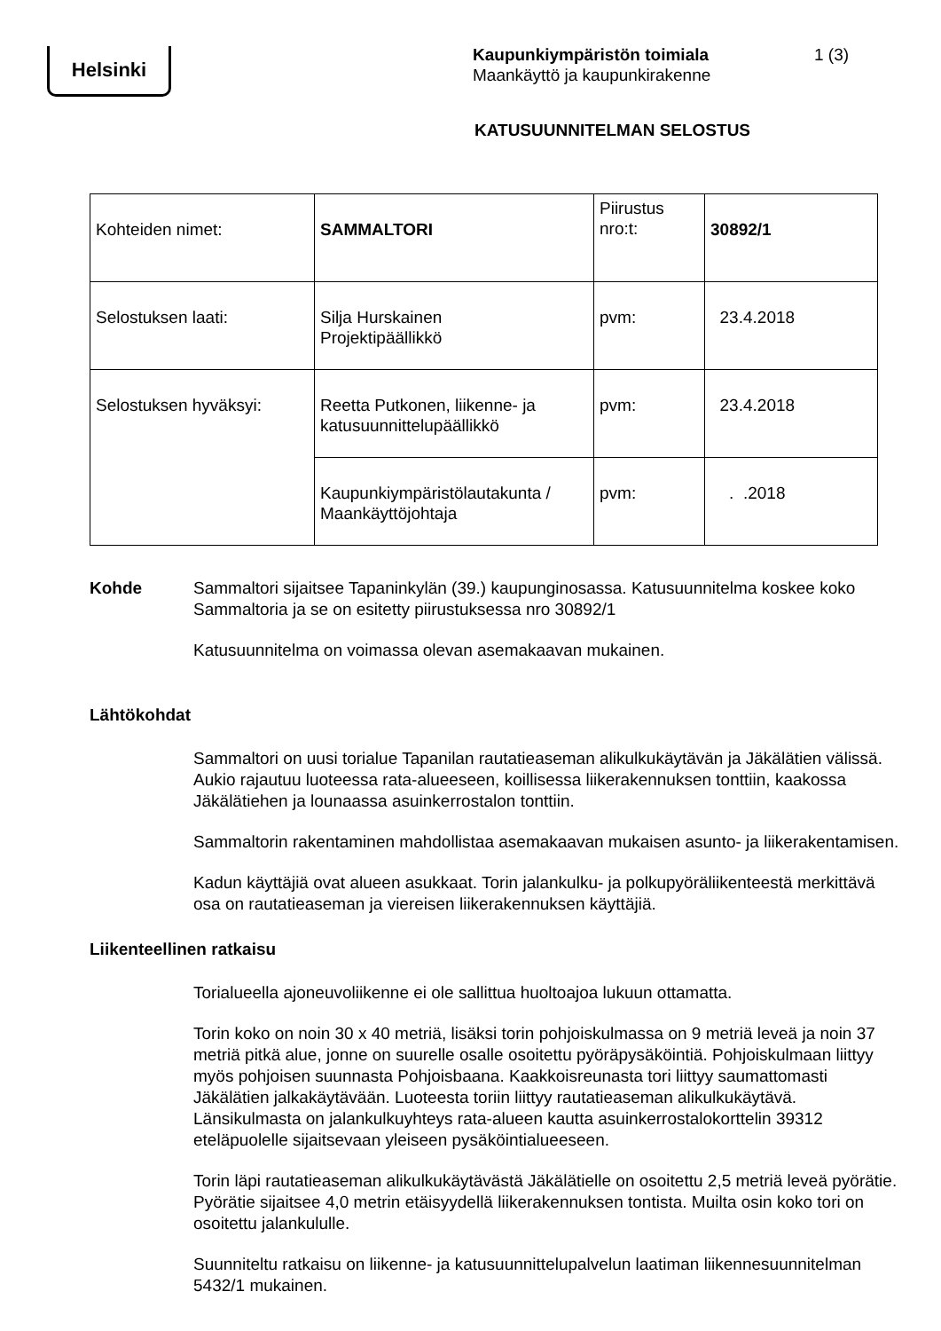Helsinki
Kaupunkiympäristön toimiala
Maankäyttö ja kaupunkirakenne
1 (3)
KATUSUUNNITELMAN SELOSTUS
| Kohteiden nimet: | SAMMALTORI | Piirustus nro:t: | 30892/1 |
| Selostuksen laati: | Silja Hurskainen Projektipäällikkö | pvm: | 23.4.2018 |
| Selostuksen hyväksyi: | Reetta Putkonen, liikenne- ja katusuunnittelupäällikkö | pvm: | 23.4.2018 |
| | Kaupunkiympäristölautakunta / Maankäyttöjohtaja | pvm: | . .2018 |
Kohde
Sammaltori sijaitsee Tapaninkylän (39.) kaupunginosassa. Katusuunnitelma koskee koko Sammaltoria ja se on esitetty piirustuksessa nro 30892/1
Katusuunnitelma on voimassa olevan asemakaavan mukainen.
Lähtökohdat
Sammaltori on uusi torialue Tapanilan rautatieaseman alikulkukäytävän ja Jäkälätien välissä. Aukio rajautuu luoteessa rata-alueeseen, koillisessa liikerakennuksen tonttiin, kaakossa Jäkälätiehen ja lounaassa asuinkerrostalon tonttiin.
Sammaltorin rakentaminen mahdollistaa asemakaavan mukaisen asunto- ja liikerakentamisen.
Kadun käyttäjiä ovat alueen asukkaat. Torin jalankulku- ja polkupyöräliikenteestä merkittävä osa on rautatieaseman ja viereisen liikerakennuksen käyttäjiä.
Liikenteellinen ratkaisu
Torialueella ajoneuvoliikenne ei ole sallittua huoltoajoa lukuun ottamatta.
Torin koko on noin 30 x 40 metriä, lisäksi torin pohjoiskulmassa on 9 metriä leveä ja noin 37 metriä pitkä alue, jonne on suurelle osalle osoitettu pyöräpysäköintiä. Pohjoiskulmaan liittyy myös pohjoisen suunnasta Pohjoisbaana. Kaakkoisreunasta tori liittyy saumattomasti Jäkälätien jalkakäytävään. Luoteesta toriin liittyy rautatieaseman alikulkukäytävä. Länsikulmasta on jalankulkuyhteys rata-alueen kautta asuinkerrostalokorttelin 39312 eteläpuolelle sijaitsevaan yleiseen pysäköintialueeseen.
Torin läpi rautatieaseman alikulkukäytävästä Jäkälätielle on osoitettu 2,5 metriä leveä pyörätie. Pyörätie sijaitsee 4,0 metrin etäisyydellä liikerakennuksen tontista. Muilta osin koko tori on osoitettu jalankululle.
Suunniteltu ratkaisu on liikenne- ja katusuunnittelupalvelun laatiman liikennesuunnitelman 5432/1 mukainen.